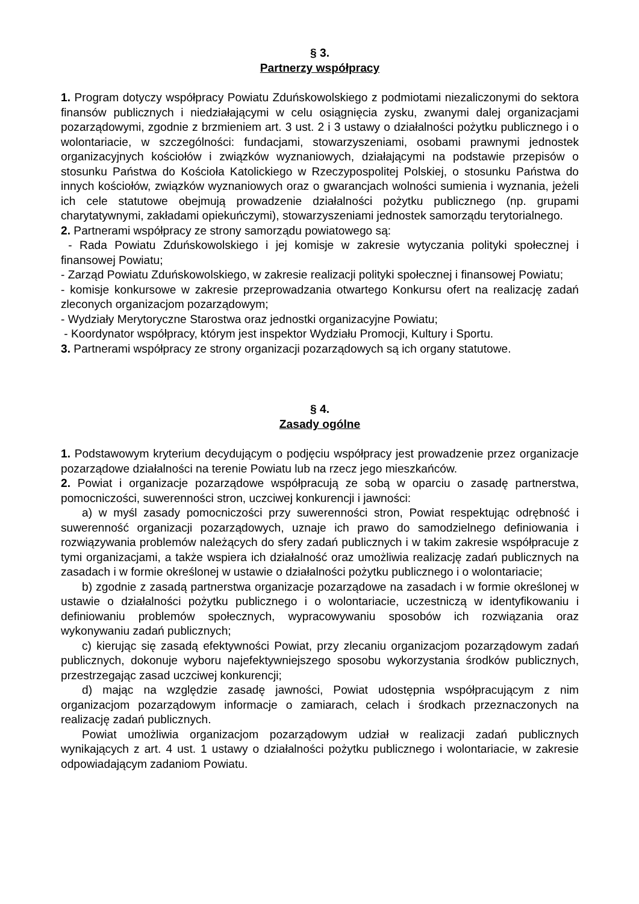§ 3.
Partnerzy współpracy
1. Program dotyczy współpracy Powiatu Zduńskowolskiego z podmiotami niezaliczonymi do sektora finansów publicznych i niedziałającymi w celu osiągnięcia zysku, zwanymi dalej organizacjami pozarządowymi, zgodnie z brzmieniem art. 3 ust. 2 i 3 ustawy o działalności pożytku publicznego i o wolontariacie, w szczególności: fundacjami, stowarzyszeniami, osobami prawnymi jednostek organizacyjnych kościołów i związków wyznaniowych, działającymi na podstawie przepisów o stosunku Państwa do Kościoła Katolickiego w Rzeczypospolitej Polskiej, o stosunku Państwa do innych kościołów, związków wyznaniowych oraz o gwarancjach wolności sumienia i wyznania, jeżeli ich cele statutowe obejmują prowadzenie działalności pożytku publicznego (np. grupami charytatywnymi, zakładami opiekuńczymi), stowarzyszeniami jednostek samorządu terytorialnego.
2. Partnerami współpracy ze strony samorządu powiatowego są:
- Rada Powiatu Zduńskowolskiego i jej komisje w zakresie wytyczania polityki społecznej i finansowej Powiatu;
- Zarząd Powiatu Zduńskowolskiego, w zakresie realizacji polityki społecznej i finansowej Powiatu;
- komisje konkursowe w zakresie przeprowadzania otwartego Konkursu ofert na realizację zadań zleconych organizacjom pozarządowym;
- Wydziały Merytoryczne Starostwa oraz jednostki organizacyjne Powiatu;
- Koordynator współpracy, którym jest inspektor Wydziału Promocji, Kultury i Sportu.
3. Partnerami współpracy ze strony organizacji pozarządowych są ich organy statutowe.
§ 4.
Zasady ogólne
1. Podstawowym kryterium decydującym o podjęciu współpracy jest prowadzenie przez organizacje pozarządowe działalności na terenie Powiatu lub na rzecz jego mieszkańców.
2. Powiat i organizacje pozarządowe współpracują ze sobą w oparciu o zasadę partnerstwa, pomocniczości, suwerenności stron, uczciwej konkurencji i jawności:
a) w myśl zasady pomocniczości przy suwerenności stron, Powiat respektując odrębność i suwerenność organizacji pozarządowych, uznaje ich prawo do samodzielnego definiowania i rozwiązywania problemów należących do sfery zadań publicznych i w takim zakresie współpracuje z tymi organizacjami, a także wspiera ich działalność oraz umożliwia realizację zadań publicznych na zasadach i w formie określonej w ustawie o działalności pożytku publicznego i o wolontariacie;
b) zgodnie z zasadą partnerstwa organizacje pozarządowe na zasadach i w formie określonej w ustawie o działalności pożytku publicznego i o wolontariacie, uczestniczą w identyfikowaniu i definiowaniu problemów społecznych, wypracowywaniu sposobów ich rozwiązania oraz wykonywaniu zadań publicznych;
c) kierując się zasadą efektywności Powiat, przy zlecaniu organizacjom pozarządowym zadań publicznych, dokonuje wyboru najefektywniejszego sposobu wykorzystania środków publicznych, przestrzegając zasad uczciwej konkurencji;
d) mając na względzie zasadę jawności, Powiat udostępnia współpracującym z nim organizacjom pozarządowym informacje o zamiarach, celach i środkach przeznaczonych na realizację zadań publicznych.
Powiat umożliwia organizacjom pozarządowym udział w realizacji zadań publicznych wynikających z art. 4 ust. 1 ustawy o działalności pożytku publicznego i wolontariacie, w zakresie odpowiadającym zadaniom Powiatu.